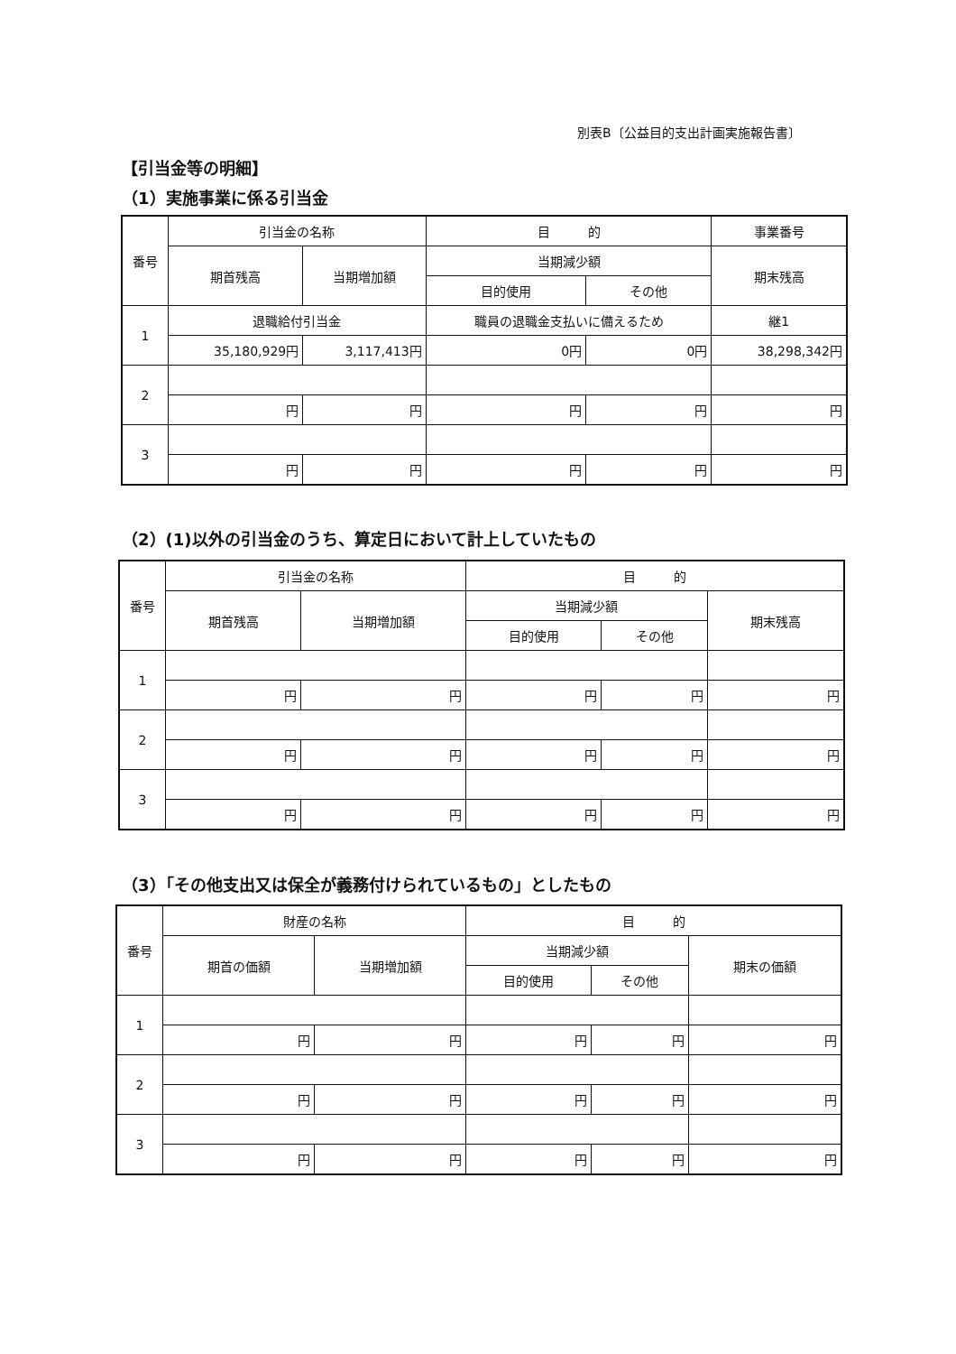別表B〔公益目的支出計画実施報告書〕
【引当金等の明細】
（1）実施事業に係る引当金
| 番号 | 引当金の名称 | | 目 的 | | 事業番号 |
| --- | --- | --- | --- | --- | --- |
| | 期首残高 | 当期増加額 | 当期減少額 | | 期末残高 |
| | | | 目的使用 | その他 | |
| 1 | 退職給付引当金 | | 職員の退職金支払いに備えるため | | 継1 |
| | 35,180,929円 | 3,117,413円 | 0円 | 0円 | 38,298,342円 |
| 2 | | | | | |
| | 円 | 円 | 円 | 円 | 円 |
| 3 | | | | | |
| | 円 | 円 | 円 | 円 | 円 |
（2）(1)以外の引当金のうち、算定日において計上していたもの
| 番号 | 引当金の名称 | | 目 的 | | |
| --- | --- | --- | --- | --- | --- |
| | 期首残高 | 当期増加額 | 当期減少額 | | 期末残高 |
| | | | 目的使用 | その他 | |
| 1 | | | | | |
| | 円 | 円 | 円 | 円 | 円 |
| 2 | | | | | |
| | 円 | 円 | 円 | 円 | 円 |
| 3 | | | | | |
| | 円 | 円 | 円 | 円 | 円 |
（3）「その他支出又は保全が義務付けられているもの」としたもの
| 番号 | 財産の名称 | | 目 的 | | |
| --- | --- | --- | --- | --- | --- |
| | 期首の価額 | 当期増加額 | 当期減少額 | | 期末の価額 |
| | | | 目的使用 | その他 | |
| 1 | | | | | |
| | 円 | 円 | 円 | 円 | 円 |
| 2 | | | | | |
| | 円 | 円 | 円 | 円 | 円 |
| 3 | | | | | |
| | 円 | 円 | 円 | 円 | 円 |